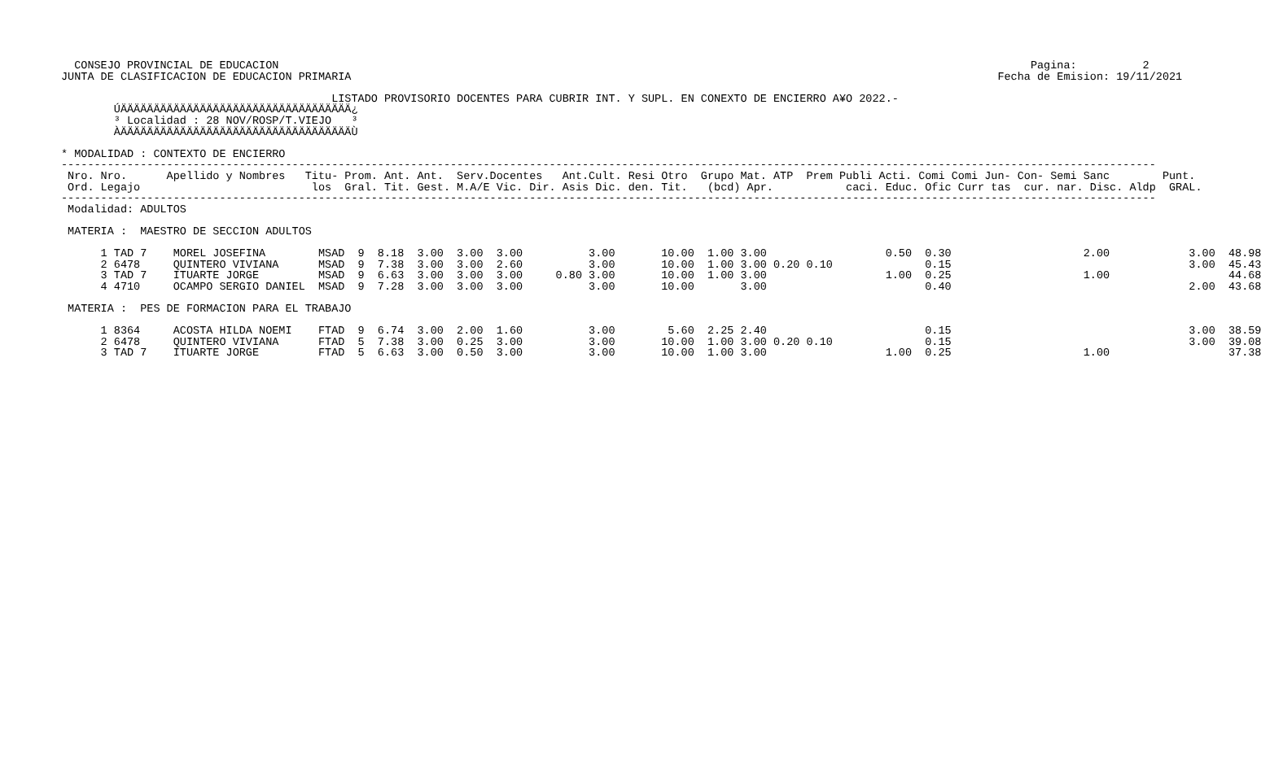CONSEJO PROVINCIAL DE EDUCACION                                                                                                                  Pagina:          2
JUNTA DE CLASIFICACION DE EDUCACION PRIMARIA                                                                                                  Fecha de Emision: 19/11/2021

                                         LISTADO PROVISORIO DOCENTES PARA CUBRIR INT. Y SUPL. EN CONEXTO DE ENCIERRO A¥O 2022.-
        ÚÄÄÄÄÄÄÄÄÄÄÄÄÄÄÄÄÄÄÄÄÄÄÄÄÄÄÄÄÄÄÄÄÄÄÄ¿
        ³ Localidad : 28 NOV/ROSP/T.VIEJO   ³
        ÀÄÄÄÄÄÄÄÄÄÄÄÄÄÄÄÄÄÄÄÄÄÄÄÄÄÄÄÄÄÄÄÄÄÄÄÙ

* MODALIDAD : CONTEXTO DE ENCIERRO
----------------------------------------------------------------------------------------------------------------------------------------------------------------------
 Nro. Nro.      Apellido y Nombres   Titu- Prom. Ant. Ant.  Serv.Docentes   Ant.Cult. Resi Otro  Grupo Mat. ATP  Prem Publi Acti. Comi Comi Jun- Con- Semi Sanc        Punt.
 Ord. Legajo                          los  Gral. Tit. Gest. M.A/E Vic. Dir. Asis Dic. den. Tit.   (bcd) Apr.           caci. Educ. Ofic Curr tas  cur. nar. Disc. Aldp  GRAL.
----------------------------------------------------------------------------------------------------------------------------------------------------------------------
 Modalidad: ADULTOS

 MATERIA :  MAESTRO DE SECCION ADULTOS

      1 TAD 7    MOREL JOSEFINA        MSAD  9  8.18  3.00  3.00  3.00          3.00       10.00  1.00 3.00                  0.50  0.30                    2.00            3.00  48.98
      2 6478     QUINTERO VIVIANA      MSAD  9  7.38  3.00  3.00  2.60          3.00       10.00  1.00 3.00 0.20 0.10              0.15                                    3.00  45.43
      3 TAD 7    ITUARTE JORGE         MSAD  9  6.63  3.00  3.00  3.00     0.80 3.00       10.00  1.00 3.00                  1.00  0.25                    1.00                  44.68
      4 4710     OCAMPO SERGIO DANIEL  MSAD  9  7.28  3.00  3.00  3.00          3.00       10.00       3.00                        0.40                                    2.00  43.68

 MATERIA :  PES DE FORMACION PARA EL TRABAJO

      1 8364     ACOSTA HILDA NOEMI    FTAD  9  6.74  3.00  2.00  1.60          3.00        5.60  2.25 2.40                        0.15                                    3.00  38.59
      2 6478     QUINTERO VIVIANA      FTAD  5  7.38  3.00  0.25  3.00          3.00       10.00  1.00 3.00 0.20 0.10              0.15                                    3.00  39.08
      3 TAD 7    ITUARTE JORGE         FTAD  5  6.63  3.00  0.50  3.00          3.00       10.00  1.00 3.00                  1.00  0.25                    1.00                  37.38